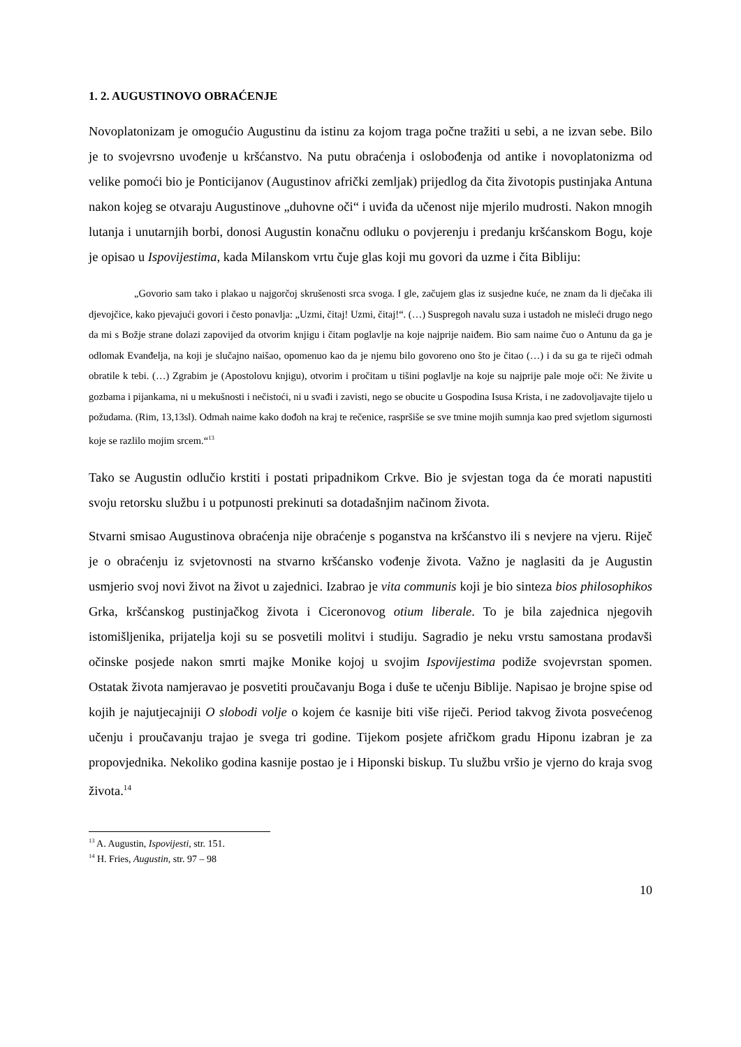1. 2. AUGUSTINOVO OBRAĆENJE
Novoplatonizam je omogućio Augustinu da istinu za kojom traga počne tražiti u sebi, a ne izvan sebe. Bilo je to svojevrsno uvođenje u kršćanstvo. Na putu obraćenja i oslobođenja od antike i novoplatonizma od velike pomoći bio je Ponticijanov (Augustinov afrički zemljak) prijedlog da čita životopis pustinjaka Antuna nakon kojeg se otvaraju Augustinove „duhovne oči“ i uviđa da učenost nije mjerilo mudrosti. Nakon mnogih lutanja i unutarnjih borbi, donosi Augustin konačnu odluku o povjerenju i predanju kršćanskom Bogu, koje je opisao u Ispovijestima, kada Milanskom vrtu čuje glas koji mu govori da uzme i čita Bibliju:
„Govorio sam tako i plakao u najgorčoj skrušenosti srca svoga. I gle, začujem glas iz susjedne kuće, ne znam da li dječaka ili djevojčice, kako pjevajući govori i često ponavlja: „Uzmi, čitaj! Uzmi, čitaj!“. (…) Suspregoh navalu suza i ustadoh ne misleći drugo nego da mi s Božje strane dolazi zapovijed da otvorim knjigu i čitam poglavlje na koje najprije naiđem. Bio sam naime čuo o Antunu da ga je odlomak Evanđelja, na koji je slučajno naišao, opomenuo kao da je njemu bilo govoreno ono što je čitao (…) i da su ga te riječi odmah obratile k tebi. (…) Zgrabim je (Apostolovu knjigu), otvorim i pročitam u tišini poglavlje na koje su najprije pale moje oči: Ne živite u gozbama i pijankama, ni u mekušnosti i nečistoći, ni u svađi i zavisti, nego se obucite u Gospodina Isusa Krista, i ne zadovoljavajte tijelo u požudama. (Rim, 13,13sl). Odmah naime kako dođoh na kraj te rečenice, raspršiše se sve tmine mojih sumnja kao pred svjetlom sigurnosti koje se razlilo mojim srcem.“<sup>13</sup>
Tako se Augustin odlučio krstiti i postati pripadnikom Crkve. Bio je svjestan toga da će morati napustiti svoju retorsku službu i u potpunosti prekinuti sa dotadašnjim načinom života.
Stvarni smisao Augustinova obraćenja nije obraćenje s poganstva na kršćanstvo ili s nevjere na vjeru. Riječ je o obraćenju iz svjetovnosti na stvarno kršćansko vođenje života. Važno je naglasiti da je Augustin usmjerio svoj novi život na život u zajednici. Izabrao je vita communis koji je bio sinteza bios philosophikos Grka, kršćanskog pustinjačkog života i Ciceronovog otium liberale. To je bila zajednica njegovih istomišljenika, prijatelja koji su se posvetili molitvi i studiju. Sagradio je neku vrstu samostana prodavši očinske posjede nakon smrti majke Monike kojoj u svojim Ispovijestima podiže svojevrstan spomen. Ostatak života namjeravao je posvetiti proučavanju Boga i duše te učenju Biblije. Napisao je brojne spise od kojih je najutjecajniji O slobodi volje o kojem će kasnije biti više riječi. Period takvog života posvećenog učenju i proučavanju trajao je svega tri godine. Tijekom posjete afričkom gradu Hiponu izabran je za propovjednika. Nekoliko godina kasnije postao je i Hiponski biskup. Tu službu vršio je vjerno do kraja svog života.<sup>14</sup>
<sup>13</sup> A. Augustin, Ispovijesti, str. 151.
<sup>14</sup> H. Fries, Augustin, str. 97 – 98
10